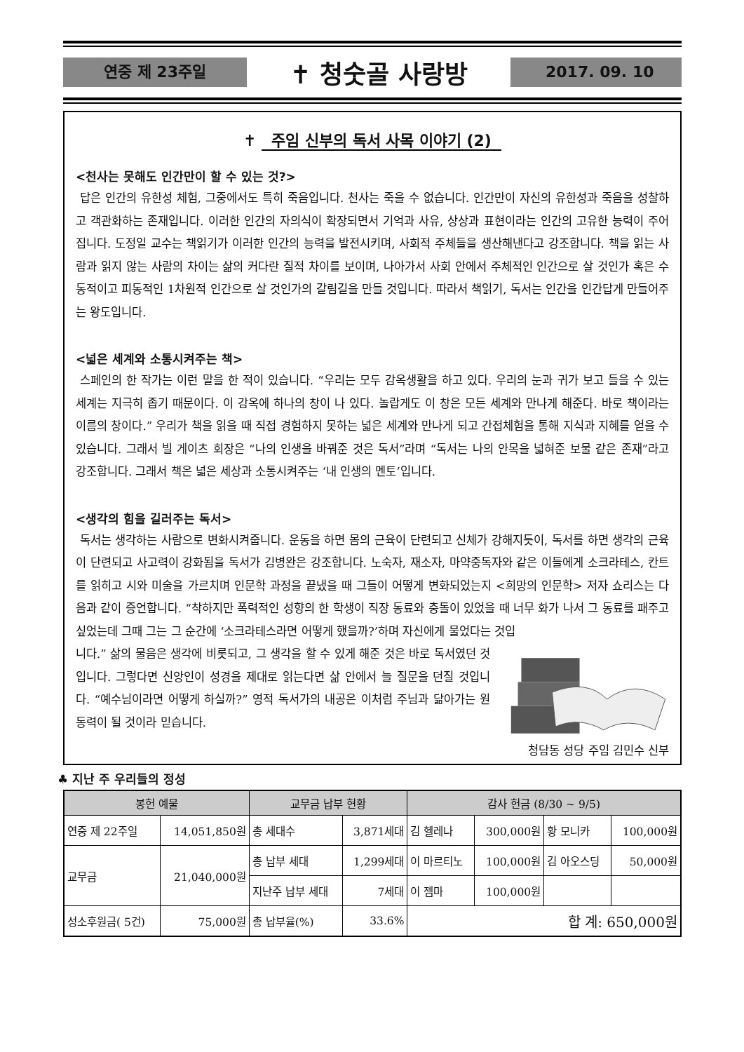연중 제 23주일
✝ 청숫골 사랑방
2017. 09. 10
✝ 주임 신부의 독서 사목 이야기 (2)
<천사는 못해도 인간만이 할 수 있는 것?>
답은 인간의 유한성 체험, 그중에서도 특히 죽음입니다. 천사는 죽을 수 없습니다. 인간만이 자신의 유한성과 죽음을 성찰하고 객관화하는 존재입니다. 이러한 인간의 자의식이 확장되면서 기억과 사유, 상상과 표현이라는 인간의 고유한 능력이 주어집니다. 도정일 교수는 책읽기가 이러한 인간의 능력을 발전시키며, 사회적 주체들을 생산해낸다고 강조합니다. 책을 읽는 사람과 읽지 않는 사람의 차이는 삶의 커다란 질적 차이를 보이며, 나아가서 사회 안에서 주체적인 인간으로 살 것인가 혹은 수동적이고 피동적인 1차원적 인간으로 살 것인가의 갈림길을 만들 것입니다. 따라서 책읽기, 독서는 인간을 인간답게 만들어주는 왕도입니다.
<넓은 세계와 소통시켜주는 책>
스페인의 한 작가는 이런 말을 한 적이 있습니다. “우리는 모두 감옥생활을 하고 있다. 우리의 눈과 귀가 보고 들을 수 있는 세계는 지극히 좁기 때문이다. 이 감옥에 하나의 창이 나 있다. 놀랍게도 이 창은 모든 세계와 만나게 해준다. 바로 책이라는 이름의 창이다.” 우리가 책을 읽을 때 직접 경험하지 못하는 넓은 세계와 만나게 되고 간접체험을 통해 지식과 지혜를 얻을 수 있습니다. 그래서 빌 게이츠 회장은 “나의 인생을 바꿔준 것은 독서”라며 “독서는 나의 안목을 넓혀준 보물 같은 존재”라고 강조합니다. 그래서 책은 넓은 세상과 소통시켜주는 ‘내 인생의 멘토’입니다.
<생각의 힘을 길러주는 독서>
독서는 생각하는 사람으로 변화시켜줍니다. 운동을 하면 몸의 근육이 단련되고 신체가 강해지듯이, 독서를 하면 생각의 근육이 단련되고 사고력이 강화됨을 독서가 김병완은 강조합니다. 노숙자, 재소자, 마약중독자와 같은 이들에게 소크라테스, 칸트를 읽히고 시와 미술을 가르치며 인문학 과정을 끝냈을 때 그들이 어떻게 변화되었는지 <희망의 인문학> 저자 쇼리스는 다음과 같이 증언합니다. “착하지만 폭력적인 성향의 한 학생이 직장 동료와 충돌이 있었을 때 너무 화가 나서 그 동료를 패주고 싶었는데 그때 그는 그 순간에 ‘소크라테스라면 어떻게 했을까?’하며 자신에게 물었다는 것입
니다.” 삶의 물음은 생각에 비롯되고, 그 생각을 할 수 있게 해준 것은 바로 독서였던 것입니다. 그렇다면 신앙인이 성경을 제대로 읽는다면 삶 안에서 늘 질문을 던질 것입니다. “예수님이라면 어떻게 하실까?” 영적 독서가의 내공은 이처럼 주님과 닮아가는 원동력이 될 것이라 믿습니다.
청담동 성당 주임 김민수 신부
♣ 지난 주 우리들의 정성
| 봉헌 예물 | | 교무금 납부 현황 | | 감사 헌금 (8/30 ~ 9/5) | | | |
| --- | --- | --- | --- | --- | --- | --- | --- |
| 연중 제 22주일 | 14,051,850원 | 총 세대수 | 3,871세대 | 김 헬레나 | 300,000원 | 황 모니카 | 100,000원 |
| | | 총 납부 세대 | 1,299세대 | 이 마르티노 | 100,000원 | 김 아오스딩 | 50,000원 |
| 교무금 | 21,040,000원 | | | | | | |
| | | 지난주 납부 세대 | 7세대 | 이 젬마 | 100,000원 | | |
| 성소후원금( 5건) | 75,000원 | 총 납부율(%) | 33.6% | 합 계: 650,000원 | | | |